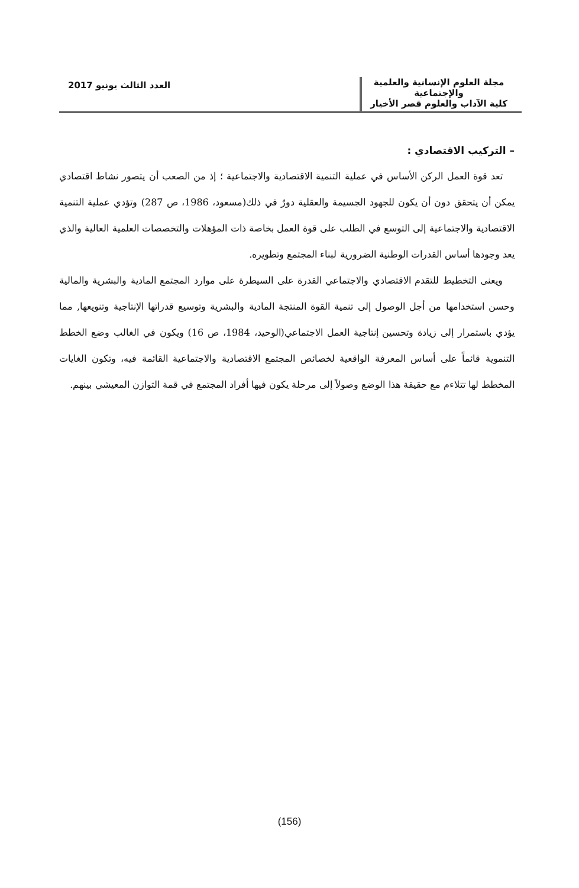مجلة العلوم الإنسانية والعلمية والإجتماعية
كلية الآداب والعلوم قصر الأخيار
العدد الثالث يونيو 2017
– التركيب الاقتصادي :
تعد قوة العمل الركن الأساس في عملية التنمية الاقتصادية والاجتماعية ؛ إذ من الصعب أن يتصور نشاط اقتصادي يمكن أن يتحقق دون أن يكون للجهود الجسيمة والعقلية دورٌ في ذلك(مسعود، 1986، ص 287) وتؤدي عملية التنمية الاقتصادية والاجتماعية إلى التوسع في الطلب على قوة العمل بخاصة ذات المؤهلات والتخصصات العلمية العالية والذي يعد وجودها أساس القدرات الوطنية الضرورية لبناء المجتمع وتطويره.
ويعنى التخطيط للتقدم الاقتصادي والاجتماعي القدرة على السيطرة على موارد المجتمع المادية والبشرية والمالية وحسن استخدامها من أجل الوصول إلى تنمية القوة المنتجة المادية والبشرية وتوسيع قدراتها الإنتاجية وتنويعها, مما يؤدي باستمرار إلى زيادة وتحسين إنتاجية العمل الاجتماعي(الوحيد، 1984، ص 16) ويكون في الغالب وضع الخطط التنموية قائماً على أساس المعرفة الواقعية لخصائص المجتمع الاقتصادية والاجتماعية القائمة فيه، وتكون الغايات المخطط لها تتلاءم مع حقيقة هذا الوضع وصولاً إلى مرحلة يكون فيها أفراد المجتمع في قمة التوازن المعيشي بينهم.
(156)